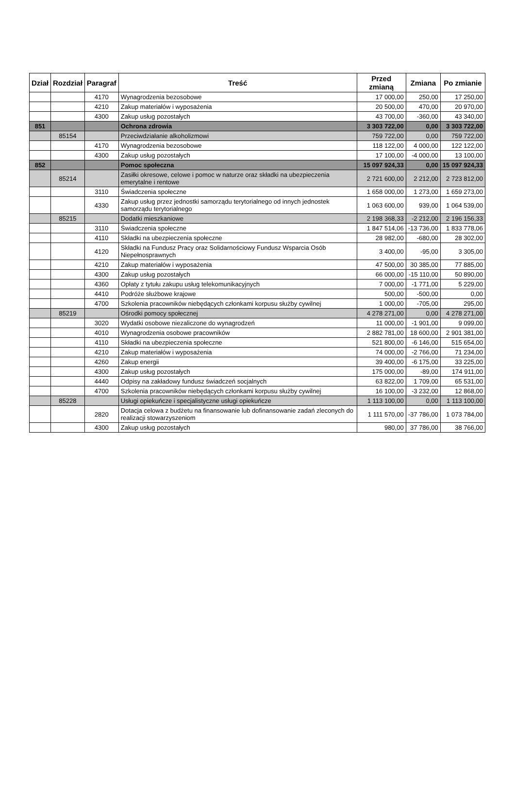| Dział | Rozdział | Paragraf | Treść | Przed zmianą | Zmiana | Po zmianie |
| --- | --- | --- | --- | --- | --- | --- |
| | | 4170 | Wynagrodzenia bezosobowe | 17 000,00 | 250,00 | 17 250,00 |
| | | 4210 | Zakup materiałów i wyposażenia | 20 500,00 | 470,00 | 20 970,00 |
| | | 4300 | Zakup usług pozostałych | 43 700,00 | -360,00 | 43 340,00 |
| 851 | | | Ochrona zdrowia | 3 303 722,00 | 0,00 | 3 303 722,00 |
| | 85154 | | Przeciwdziałanie alkoholizmowi | 759 722,00 | 0,00 | 759 722,00 |
| | | 4170 | Wynagrodzenia bezosobowe | 118 122,00 | 4 000,00 | 122 122,00 |
| | | 4300 | Zakup usług pozostałych | 17 100,00 | -4 000,00 | 13 100,00 |
| 852 | | | Pomoc społeczna | 15 097 924,33 | 0,00 | 15 097 924,33 |
| | 85214 | | Zasiłki okresowe, celowe i pomoc w naturze oraz składki na ubezpieczenia emerytalne i rentowe | 2 721 600,00 | 2 212,00 | 2 723 812,00 |
| | | 3110 | Świadczenia społeczne | 1 658 000,00 | 1 273,00 | 1 659 273,00 |
| | | 4330 | Zakup usług przez jednostki samorządu terytorialnego od innych jednostek samorządu terytorialnego | 1 063 600,00 | 939,00 | 1 064 539,00 |
| | 85215 | | Dodatki mieszkaniowe | 2 198 368,33 | -2 212,00 | 2 196 156,33 |
| | | 3110 | Świadczenia społeczne | 1 847 514,06 | -13 736,00 | 1 833 778,06 |
| | | 4110 | Składki na ubezpieczenia społeczne | 28 982,00 | -680,00 | 28 302,00 |
| | | 4120 | Składki na Fundusz Pracy oraz Solidarnościowy Fundusz Wsparcia Osób Niepełnosprawnych | 3 400,00 | -95,00 | 3 305,00 |
| | | 4210 | Zakup materiałów i wyposażenia | 47 500,00 | 30 385,00 | 77 885,00 |
| | | 4300 | Zakup usług pozostałych | 66 000,00 | -15 110,00 | 50 890,00 |
| | | 4360 | Opłaty z tytułu zakupu usług telekomunikacyjnych | 7 000,00 | -1 771,00 | 5 229,00 |
| | | 4410 | Podróże służbowe krajowe | 500,00 | -500,00 | 0,00 |
| | | 4700 | Szkolenia pracowników niebędących członkami korpusu służby cywilnej | 1 000,00 | -705,00 | 295,00 |
| | 85219 | | Ośrodki pomocy społecznej | 4 278 271,00 | 0,00 | 4 278 271,00 |
| | | 3020 | Wydatki osobowe niezaliczone do wynagrodzeń | 11 000,00 | -1 901,00 | 9 099,00 |
| | | 4010 | Wynagrodzenia osobowe pracowników | 2 882 781,00 | 18 600,00 | 2 901 381,00 |
| | | 4110 | Składki na ubezpieczenia społeczne | 521 800,00 | -6 146,00 | 515 654,00 |
| | | 4210 | Zakup materiałów i wyposażenia | 74 000,00 | -2 766,00 | 71 234,00 |
| | | 4260 | Zakup energii | 39 400,00 | -6 175,00 | 33 225,00 |
| | | 4300 | Zakup usług pozostałych | 175 000,00 | -89,00 | 174 911,00 |
| | | 4440 | Odpisy na zakładowy fundusz świadczeń socjalnych | 63 822,00 | 1 709,00 | 65 531,00 |
| | | 4700 | Szkolenia pracowników niebędących członkami korpusu służby cywilnej | 16 100,00 | -3 232,00 | 12 868,00 |
| | 85228 | | Usługi opiekuńcze i specjalistyczne usługi opiekuńcze | 1 113 100,00 | 0,00 | 1 113 100,00 |
| | | 2820 | Dotacja celowa z budżetu na finansowanie lub dofinansowanie zadań zleconych do realizacji stowarzyszeniom | 1 111 570,00 | -37 786,00 | 1 073 784,00 |
| | | 4300 | Zakup usług pozostałych | 980,00 | 37 786,00 | 38 766,00 |